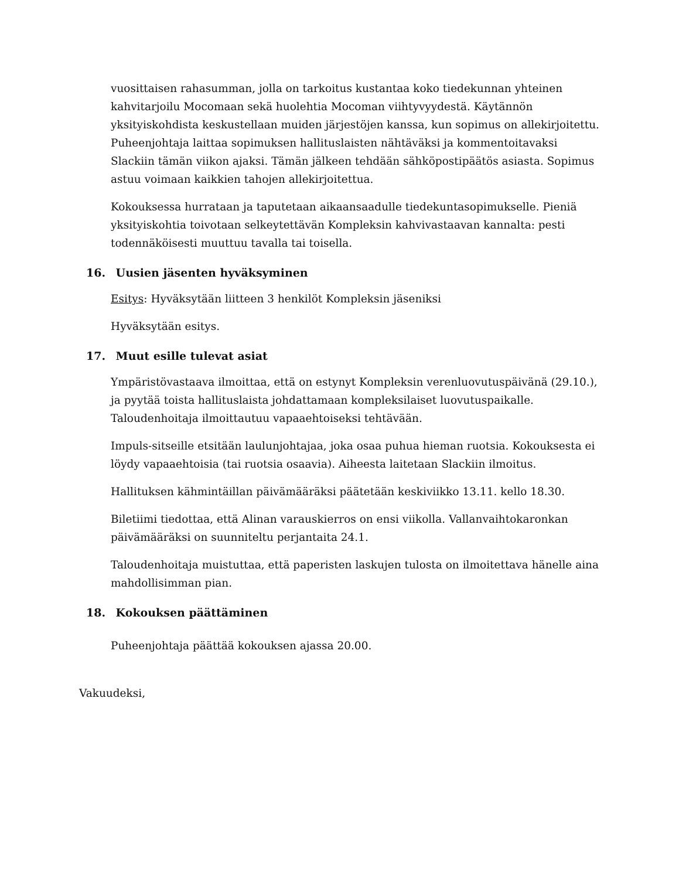vuosittaisen rahasumman, jolla on tarkoitus kustantaa koko tiedekunnan yhteinen kahvitarjoilu Mocomaan sekä huolehtia Mocoman viihtyvyydestä. Käytännön yksityiskohdista keskustellaan muiden järjestöjen kanssa, kun sopimus on allekirjoitettu. Puheenjohtaja laittaa sopimuksen hallituslaisten nähtäväksi ja kommentoitavaksi Slackiin tämän viikon ajaksi. Tämän jälkeen tehdään sähköpostipäätös asiasta. Sopimus astuu voimaan kaikkien tahojen allekirjoitettua.
Kokouksessa hurrataan ja taputetaan aikaansaadulle tiedekuntasopimukselle. Pieniä yksityiskohtia toivotaan selkeytettävän Kompleksin kahvivastaavan kannalta: pesti todennäköisesti muuttuu tavalla tai toisella.
16. Uusien jäsenten hyväksyminen
Esitys: Hyväksytään liitteen 3 henkilöt Kompleksin jäseniksi
Hyväksytään esitys.
17. Muut esille tulevat asiat
Ympäristövastaava ilmoittaa, että on estynyt Kompleksin verenluovutuspäivänä (29.10.), ja pyytää toista hallituslaista johdattamaan kompleksilaiset luovutuspaikalle. Taloudenhoitaja ilmoittautuu vapaaehtoiseksi tehtävään.
Impuls-sitseille etsitään laulunjohtajaa, joka osaa puhua hieman ruotsia. Kokouksesta ei löydy vapaaehtoisia (tai ruotsia osaavia). Aiheesta laitetaan Slackiin ilmoitus.
Hallituksen kähmintäillan päivämääräksi päätetään keskiviikko 13.11. kello 18.30.
Biletiimi tiedottaa, että Alinan varauskierros on ensi viikolla. Vallanvaihtokaronkan päivämääräksi on suunniteltu perjantaita 24.1.
Taloudenhoitaja muistuttaa, että paperisten laskujen tulosta on ilmoitettava hänelle aina mahdollisimman pian.
18. Kokouksen päättäminen
Puheenjohtaja päättää kokouksen ajassa 20.00.
Vakuudeksi,